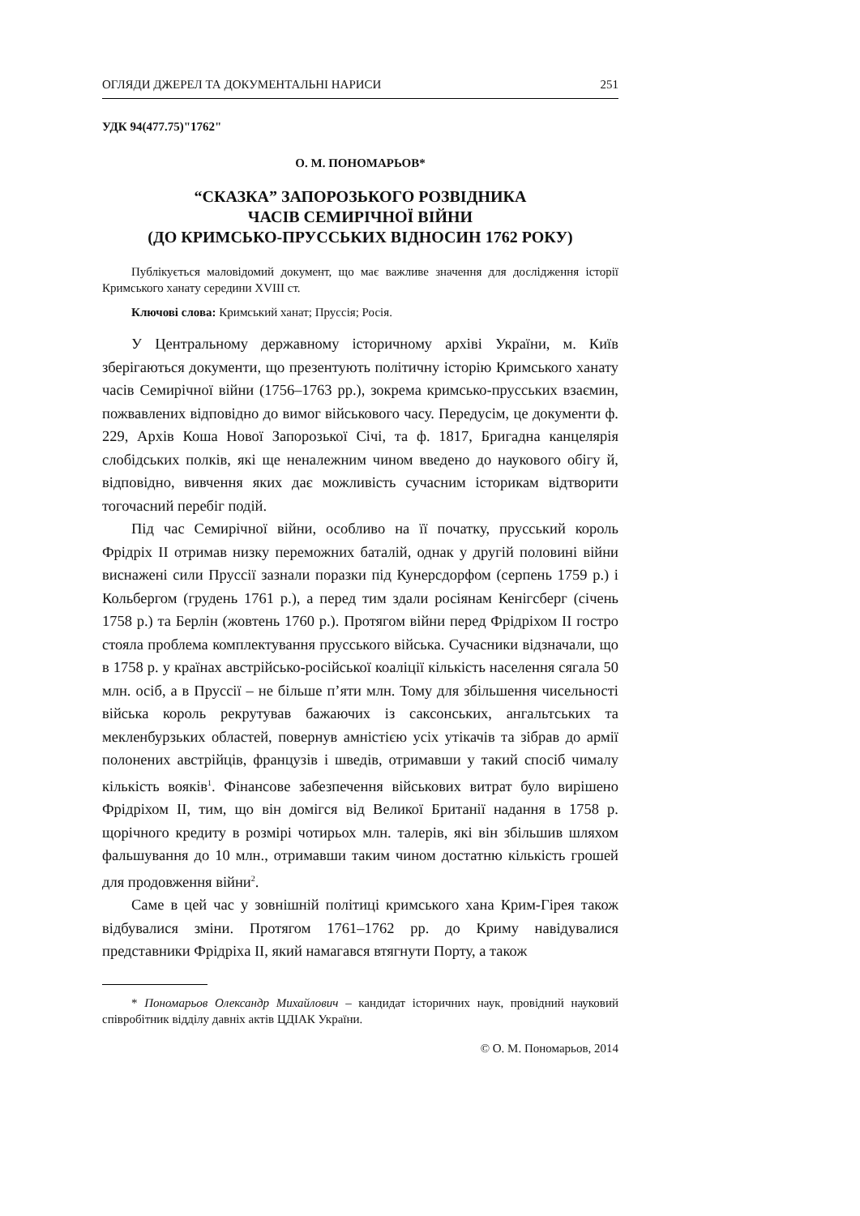ОГЛЯДИ ДЖЕРЕЛ ТА ДОКУМЕНТАЛЬНІ НАРИСИ 251
УДК 94(477.75)"1762"
О. М. ПОНОМАРЬОВ*
“СКАЗКА” ЗАПОРОЗЬКОГО РОЗВІДНИКА
ЧАСІВ СЕМИРІЧНОЇ ВІЙНИ
(ДО КРИМСЬКО-ПРУССЬКИХ ВІДНОСИН 1762 РОКУ)
Публікується маловідомий документ, що має важливе значення для дослідження історії Кримського ханату середини XVIII ст.
Ключові слова: Кримський ханат; Пруссія; Росія.
У Центральному державному історичному архіві України, м. Київ зберігаються документи, що презентують політичну історію Кримського ханату часів Семирічної війни (1756–1763 рр.), зокрема кримсько-прусських взаємин, пожвавлених відповідно до вимог військового часу. Передусім, це документи ф. 229, Архів Коша Нової Запорозької Січі, та ф. 1817, Бригадна канцелярія слобідських полків, які ще неналежним чином введено до наукового обігу й, відповідно, вивчення яких дає можливість сучасним історикам відтворити тогочасний перебіг подій.
Під час Семирічної війни, особливо на її початку, прусський король Фрідріх II отримав низку переможних баталій, однак у другій половині війни виснажені сили Пруссії зазнали поразки під Кунерсдорфом (серпень 1759 р.) і Кольбергом (грудень 1761 р.), а перед тим здали росіянам Кенігсберг (січень 1758 р.) та Берлін (жовтень 1760 р.). Протягом війни перед Фрідріхом II гостро стояла проблема комплектування прусського війська. Сучасники відзначали, що в 1758 р. у країнах австрійсько-російської коаліції кількість населення сягала 50 млн. осіб, а в Пруссії – не більше п’яти млн. Тому для збільшення чисельності війська король рекрутував бажаючих із саксонських, ангальтських та мекленбурзьких областей, повернув амністією усіх утікачів та зібрав до армії полонених австрійців, французів і шведів, отримавши у такий спосіб чималу кількість вояків<sup>1</sup>. Фінансове забезпечення військових витрат було вирішено Фрідріхом II, тим, що він домігся від Великої Британії надання в 1758 р. щорічного кредиту в розмірі чотирьох млн. талерів, які він збільшив шляхом фальшування до 10 млн., отримавши таким чином достатню кількість грошей для продовження війни<sup>2</sup>.
Саме в цей час у зовнішній політиці кримського хана Крим-Гірея також відбувалися зміни. Протягом 1761–1762 рр. до Криму навідувалися представники Фрідріха II, який намагався втягнути Порту, а також
* Пономарьов Олександр Михайлович – кандидат історичних наук, провідний науковий співробітник відділу давніх актів ЦДІАК України.
© О. М. Пономарьов, 2014